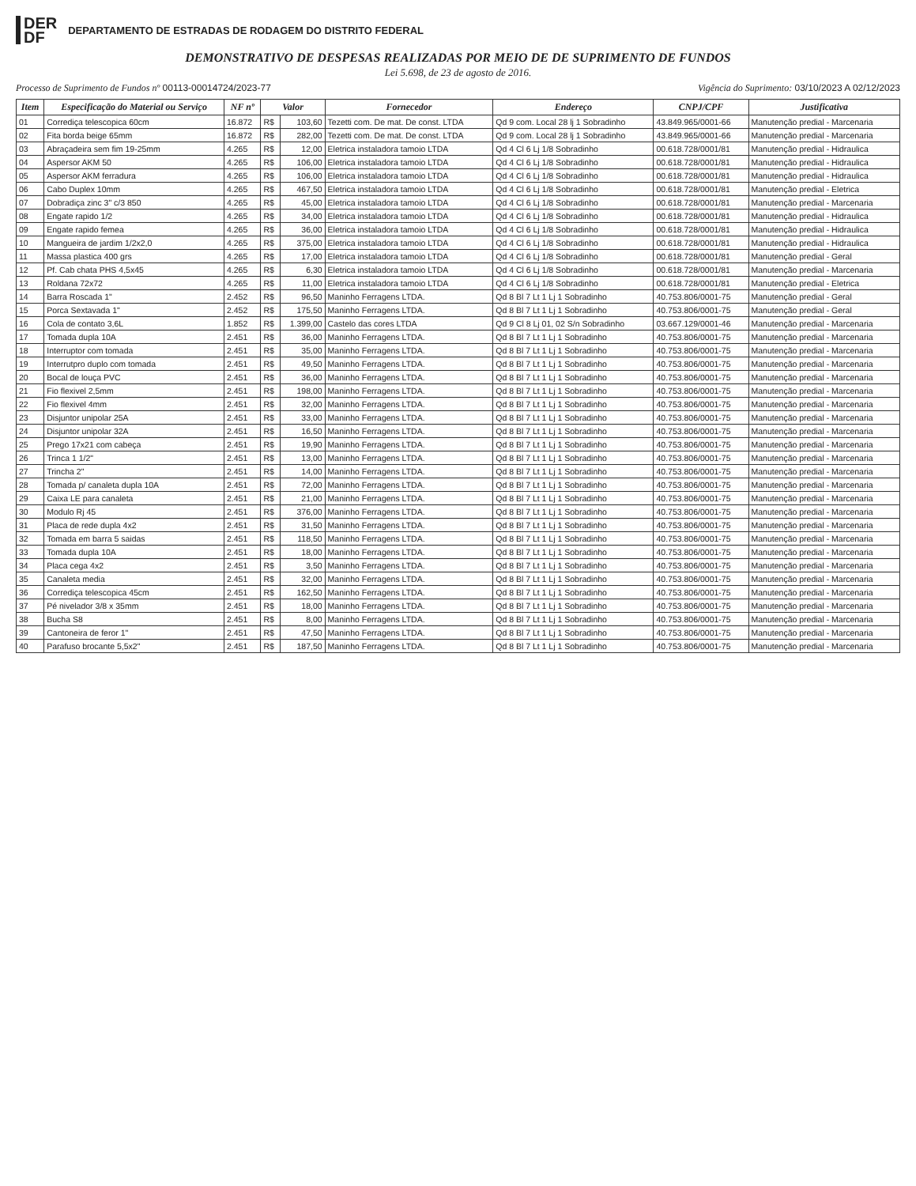DER
DF
DEPARTAMENTO DE ESTRADAS DE RODAGEM DO DISTRITO FEDERAL
DEMONSTRATIVO DE DESPESAS REALIZADAS POR MEIO DE DE SUPRIMENTO DE FUNDOS
Lei 5.698, de 23 de agosto de 2016.
Processo de Suprimento de Fundos nº 00113-00014724/2023-77 Vigência do Suprimento: 03/10/2023 A 02/12/2023
| Item | Especificação do Material ou Serviço | NF nº | Valor | | Fornecedor | Endereço | CNPJ/CPF | Justificativa |
| --- | --- | --- | --- | --- | --- | --- | --- | --- |
| 01 | Corrediça telescopica 60cm | 16.872 | R$ | 103,60 | Tezetti com. De mat. De const. LTDA | Qd 9 com. Local 28 lj 1 Sobradinho | 43.849.965/0001-66 | Manutenção predial - Marcenaria |
| 02 | Fita borda beige 65mm | 16.872 | R$ | 282,00 | Tezetti com. De mat. De const. LTDA | Qd 9 com. Local 28 lj 1 Sobradinho | 43.849.965/0001-66 | Manutenção predial - Marcenaria |
| 03 | Abraçadeira sem fim 19-25mm | 4.265 | R$ | 12,00 | Eletrica instaladora tamoio LTDA | Qd 4 Cl 6 Lj 1/8 Sobradinho | 00.618.728/0001/81 | Manutenção predial - Hidraulica |
| 04 | Aspersor AKM 50 | 4.265 | R$ | 106,00 | Eletrica instaladora tamoio LTDA | Qd 4 Cl 6 Lj 1/8 Sobradinho | 00.618.728/0001/81 | Manutenção predial - Hidraulica |
| 05 | Aspersor AKM ferradura | 4.265 | R$ | 106,00 | Eletrica instaladora tamoio LTDA | Qd 4 Cl 6 Lj 1/8 Sobradinho | 00.618.728/0001/81 | Manutenção predial - Hidraulica |
| 06 | Cabo Duplex 10mm | 4.265 | R$ | 467,50 | Eletrica instaladora tamoio LTDA | Qd 4 Cl 6 Lj 1/8 Sobradinho | 00.618.728/0001/81 | Manutenção predial - Eletrica |
| 07 | Dobradiça zinc 3" c/3 850 | 4.265 | R$ | 45,00 | Eletrica instaladora tamoio LTDA | Qd 4 Cl 6 Lj 1/8 Sobradinho | 00.618.728/0001/81 | Manutenção predial - Marcenaria |
| 08 | Engate rapido 1/2 | 4.265 | R$ | 34,00 | Eletrica instaladora tamoio LTDA | Qd 4 Cl 6 Lj 1/8 Sobradinho | 00.618.728/0001/81 | Manutenção predial - Hidraulica |
| 09 | Engate rapido femea | 4.265 | R$ | 36,00 | Eletrica instaladora tamoio LTDA | Qd 4 Cl 6 Lj 1/8 Sobradinho | 00.618.728/0001/81 | Manutenção predial - Hidraulica |
| 10 | Mangueira de jardim 1/2x2,0 | 4.265 | R$ | 375,00 | Eletrica instaladora tamoio LTDA | Qd 4 Cl 6 Lj 1/8 Sobradinho | 00.618.728/0001/81 | Manutenção predial - Hidraulica |
| 11 | Massa plastica 400 grs | 4.265 | R$ | 17,00 | Eletrica instaladora tamoio LTDA | Qd 4 Cl 6 Lj 1/8 Sobradinho | 00.618.728/0001/81 | Manutenção predial - Geral |
| 12 | Pf. Cab chata PHS 4,5x45 | 4.265 | R$ | 6,30 | Eletrica instaladora tamoio LTDA | Qd 4 Cl 6 Lj 1/8 Sobradinho | 00.618.728/0001/81 | Manutenção predial - Marcenaria |
| 13 | Roldana 72x72 | 4.265 | R$ | 11,00 | Eletrica instaladora tamoio LTDA | Qd 4 Cl 6 Lj 1/8 Sobradinho | 00.618.728/0001/81 | Manutenção predial - Eletrica |
| 14 | Barra Roscada 1" | 2.452 | R$ | 96,50 | Maninho Ferragens LTDA. | Qd 8 Bl 7 Lt 1 Lj 1 Sobradinho | 40.753.806/0001-75 | Manutenção predial - Geral |
| 15 | Porca Sextavada 1" | 2.452 | R$ | 175,50 | Maninho Ferragens LTDA. | Qd 8 Bl 7 Lt 1 Lj 1 Sobradinho | 40.753.806/0001-75 | Manutenção predial - Geral |
| 16 | Cola de contato 3,6L | 1.852 | R$ | 1.399,00 | Castelo das cores LTDA | Qd 9 Cl 8 Lj 01, 02 S/n Sobradinho | 03.667.129/0001-46 | Manutenção predial - Marcenaria |
| 17 | Tomada dupla 10A | 2.451 | R$ | 36,00 | Maninho Ferragens LTDA. | Qd 8 Bl 7 Lt 1 Lj 1 Sobradinho | 40.753.806/0001-75 | Manutenção predial - Marcenaria |
| 18 | Interruptor com tomada | 2.451 | R$ | 35,00 | Maninho Ferragens LTDA. | Qd 8 Bl 7 Lt 1 Lj 1 Sobradinho | 40.753.806/0001-75 | Manutenção predial - Marcenaria |
| 19 | Interrutpro duplo com tomada | 2.451 | R$ | 49,50 | Maninho Ferragens LTDA. | Qd 8 Bl 7 Lt 1 Lj 1 Sobradinho | 40.753.806/0001-75 | Manutenção predial - Marcenaria |
| 20 | Bocal de louça PVC | 2.451 | R$ | 36,00 | Maninho Ferragens LTDA. | Qd 8 Bl 7 Lt 1 Lj 1 Sobradinho | 40.753.806/0001-75 | Manutenção predial - Marcenaria |
| 21 | Fio flexivel 2,5mm | 2.451 | R$ | 198,00 | Maninho Ferragens LTDA. | Qd 8 Bl 7 Lt 1 Lj 1 Sobradinho | 40.753.806/0001-75 | Manutenção predial - Marcenaria |
| 22 | Fio flexivel 4mm | 2.451 | R$ | 32,00 | Maninho Ferragens LTDA. | Qd 8 Bl 7 Lt 1 Lj 1 Sobradinho | 40.753.806/0001-75 | Manutenção predial - Marcenaria |
| 23 | Disjuntor unipolar 25A | 2.451 | R$ | 33,00 | Maninho Ferragens LTDA. | Qd 8 Bl 7 Lt 1 Lj 1 Sobradinho | 40.753.806/0001-75 | Manutenção predial - Marcenaria |
| 24 | Disjuntor unipolar 32A | 2.451 | R$ | 16,50 | Maninho Ferragens LTDA. | Qd 8 Bl 7 Lt 1 Lj 1 Sobradinho | 40.753.806/0001-75 | Manutenção predial - Marcenaria |
| 25 | Prego 17x21 com cabeça | 2.451 | R$ | 19,90 | Maninho Ferragens LTDA. | Qd 8 Bl 7 Lt 1 Lj 1 Sobradinho | 40.753.806/0001-75 | Manutenção predial - Marcenaria |
| 26 | Trinca 1 1/2" | 2.451 | R$ | 13,00 | Maninho Ferragens LTDA. | Qd 8 Bl 7 Lt 1 Lj 1 Sobradinho | 40.753.806/0001-75 | Manutenção predial - Marcenaria |
| 27 | Trincha 2" | 2.451 | R$ | 14,00 | Maninho Ferragens LTDA. | Qd 8 Bl 7 Lt 1 Lj 1 Sobradinho | 40.753.806/0001-75 | Manutenção predial - Marcenaria |
| 28 | Tomada p/ canaleta dupla 10A | 2.451 | R$ | 72,00 | Maninho Ferragens LTDA. | Qd 8 Bl 7 Lt 1 Lj 1 Sobradinho | 40.753.806/0001-75 | Manutenção predial - Marcenaria |
| 29 | Caixa LE para canaleta | 2.451 | R$ | 21,00 | Maninho Ferragens LTDA. | Qd 8 Bl 7 Lt 1 Lj 1 Sobradinho | 40.753.806/0001-75 | Manutenção predial - Marcenaria |
| 30 | Modulo Rj 45 | 2.451 | R$ | 376,00 | Maninho Ferragens LTDA. | Qd 8 Bl 7 Lt 1 Lj 1 Sobradinho | 40.753.806/0001-75 | Manutenção predial - Marcenaria |
| 31 | Placa de rede dupla 4x2 | 2.451 | R$ | 31,50 | Maninho Ferragens LTDA. | Qd 8 Bl 7 Lt 1 Lj 1 Sobradinho | 40.753.806/0001-75 | Manutenção predial - Marcenaria |
| 32 | Tomada em barra 5 saidas | 2.451 | R$ | 118,50 | Maninho Ferragens LTDA. | Qd 8 Bl 7 Lt 1 Lj 1 Sobradinho | 40.753.806/0001-75 | Manutenção predial - Marcenaria |
| 33 | Tomada dupla 10A | 2.451 | R$ | 18,00 | Maninho Ferragens LTDA. | Qd 8 Bl 7 Lt 1 Lj 1 Sobradinho | 40.753.806/0001-75 | Manutenção predial - Marcenaria |
| 34 | Placa cega 4x2 | 2.451 | R$ | 3,50 | Maninho Ferragens LTDA. | Qd 8 Bl 7 Lt 1 Lj 1 Sobradinho | 40.753.806/0001-75 | Manutenção predial - Marcenaria |
| 35 | Canaleta media | 2.451 | R$ | 32,00 | Maninho Ferragens LTDA. | Qd 8 Bl 7 Lt 1 Lj 1 Sobradinho | 40.753.806/0001-75 | Manutenção predial - Marcenaria |
| 36 | Corrediça telescopica 45cm | 2.451 | R$ | 162,50 | Maninho Ferragens LTDA. | Qd 8 Bl 7 Lt 1 Lj 1 Sobradinho | 40.753.806/0001-75 | Manutenção predial - Marcenaria |
| 37 | Pé nivelador 3/8 x 35mm | 2.451 | R$ | 18,00 | Maninho Ferragens LTDA. | Qd 8 Bl 7 Lt 1 Lj 1 Sobradinho | 40.753.806/0001-75 | Manutenção predial - Marcenaria |
| 38 | Bucha S8 | 2.451 | R$ | 8,00 | Maninho Ferragens LTDA. | Qd 8 Bl 7 Lt 1 Lj 1 Sobradinho | 40.753.806/0001-75 | Manutenção predial - Marcenaria |
| 39 | Cantoneira de feror 1" | 2.451 | R$ | 47,50 | Maninho Ferragens LTDA. | Qd 8 Bl 7 Lt 1 Lj 1 Sobradinho | 40.753.806/0001-75 | Manutenção predial - Marcenaria |
| 40 | Parafuso brocante 5,5x2" | 2.451 | R$ | 187,50 | Maninho Ferragens LTDA. | Qd 8 Bl 7 Lt 1 Lj 1 Sobradinho | 40.753.806/0001-75 | Manutenção predial - Marcenaria |